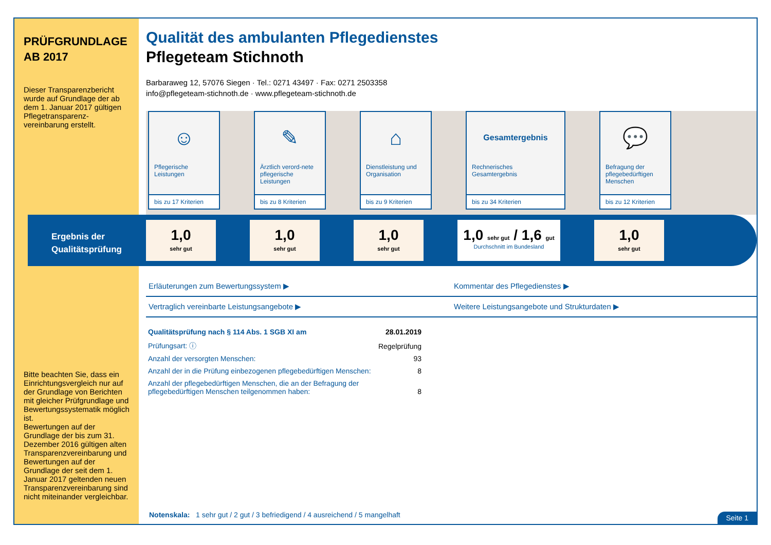PRÜFGRUNDLAGE
AB 2017
Dieser Transparenzbericht wurde auf Grundlage der ab dem 1. Januar 2017 gültigen Pflegetransparenz-vereinbarung erstellt.
Bitte beachten Sie, dass ein Einrichtungsvergleich nur auf der Grundlage von Berichten mit gleicher Prüfgrundlage und Bewertungssystematik möglich ist.
Bewertungen auf der Grundlage der bis zum 31. Dezember 2016 gültigen alten Transparenzvereinbarung und Bewertungen auf der Grundlage der seit dem 1. Januar 2017 geltenden neuen Transparenzvereinbarung sind nicht miteinander vergleichbar.
Qualität des ambulanten Pflegedienstes
Pflegeteam Stichnoth
Barbaraweg 12, 57076 Siegen · Tel.: 0271 43497 · Fax: 0271 2503358
info@pflegeteam-stichnoth.de · www.pflegeteam-stichnoth.de
☺
Pflegerische Leistungen
bis zu 17 Kriterien
✎
Ärztlich verord-nete pflegerische Leistungen
bis zu 8 Kriterien
⌂
Dienstleistung und Organisation
bis zu 9 Kriterien
Gesamtergebnis
Rechnerisches Gesamtergebnis
bis zu 34 Kriterien
💬
Befragung der pflegebedürftigen Menschen
bis zu 12 Kriterien
Ergebnis der
Qualitätsprüfung
1,0
sehr gut
1,0
sehr gut
1,0
sehr gut
1,0 sehr gut / 1,6 gut
Durchschnitt im Bundesland
1,0
sehr gut
Erläuterungen zum Bewertungssystem ▶
Kommentar des Pflegedienstes ▶
Vertraglich vereinbarte Leistungsangebote ▶
Weitere Leistungsangebote und Strukturdaten ▶
| Qualitätsprüfung nach § 114 Abs. 1 SGB XI am | 28.01.2019 |
| Prüfungsart: ⓘ | Regelprüfung |
| Anzahl der versorgten Menschen: | 93 |
| Anzahl der in die Prüfung einbezogenen pflegebedürftigen Menschen: | 8 |
| Anzahl der pflegebedürftigen Menschen, die an der Befragung der pflegebedürftigen Menschen teilgenommen haben: | 8 |
Notenskala: 1 sehr gut / 2 gut / 3 befriedigend / 4 ausreichend / 5 mangelhaft
Seite 1